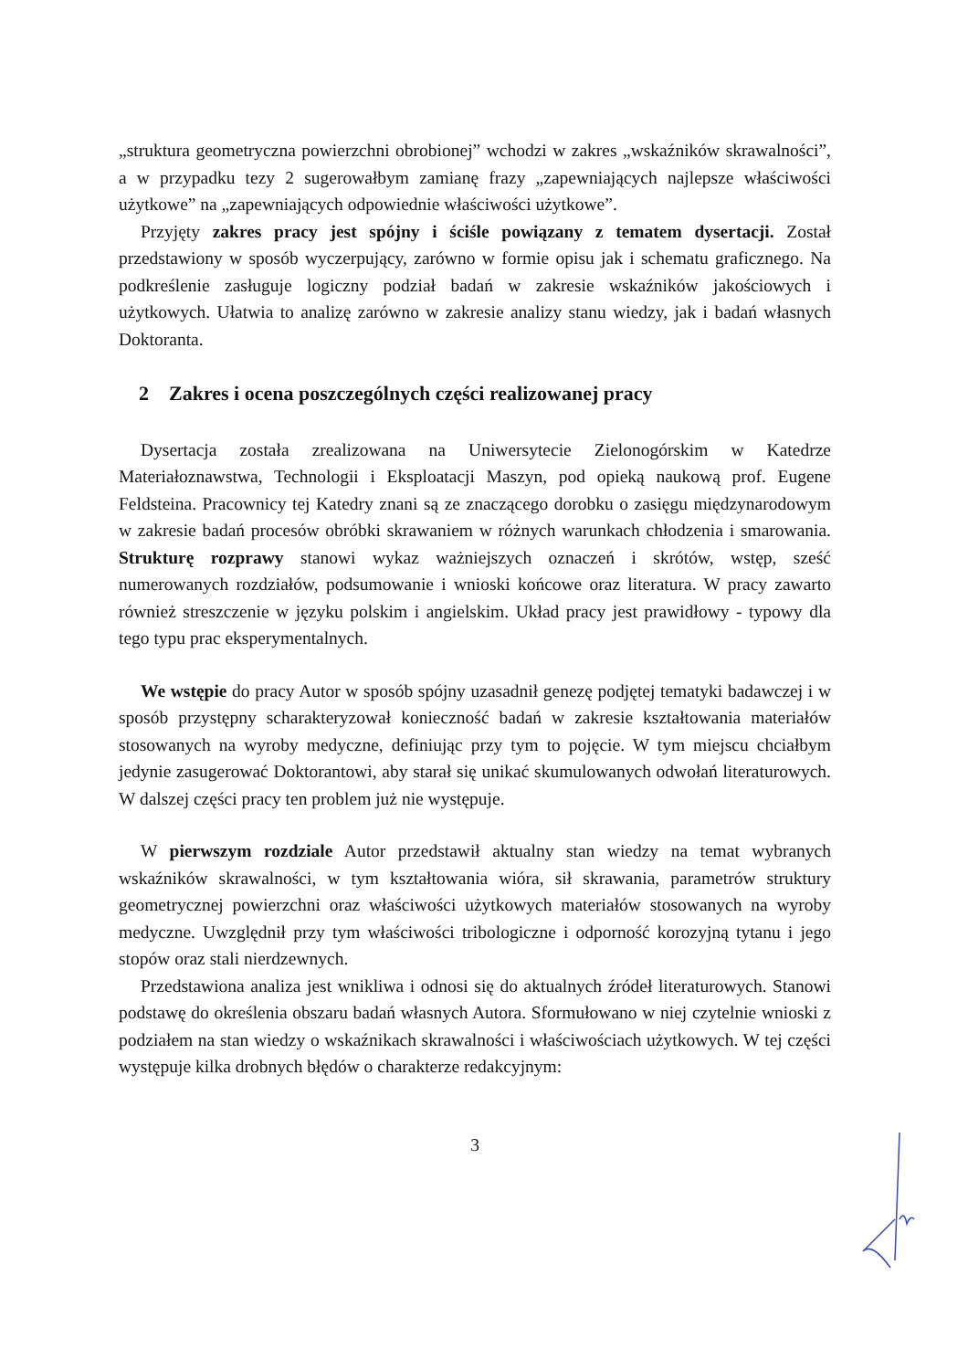„struktura geometryczna powierzchni obrobionej” wchodzi w zakres „wskaźników skrawalności”, a w przypadku tezy 2 sugerowałbym zamianę frazy „zapewniających najlepsze właściwości użytkowe” na „zapewniających odpowiednie właściwości użytkowe”.
Przyjęty zakres pracy jest spójny i ściśle powiązany z tematem dysertacji. Został przedstawiony w sposób wyczerpujący, zarówno w formie opisu jak i schematu graficznego. Na podkreślenie zasługuje logiczny podział badań w zakresie wskaźników jakościowych i użytkowych. Ułatwia to analizę zarówno w zakresie analizy stanu wiedzy, jak i badań własnych Doktoranta.
2 Zakres i ocena poszczególnych części realizowanej pracy
Dysertacja została zrealizowana na Uniwersytecie Zielonogórskim w Katedrze Materiałoznawstwa, Technologii i Eksploatacji Maszyn, pod opieką naukową prof. Eugene Feldsteina. Pracownicy tej Katedry znani są ze znaczącego dorobku o zasięgu międzynarodowym w zakresie badań procesów obróbki skrawaniem w różnych warunkach chłodzenia i smarowania. Strukturę rozprawy stanowi wykaz ważniejszych oznaczeń i skrótów, wstęp, sześć numerowanych rozdziałów, podsumowanie i wnioski końcowe oraz literatura. W pracy zawarto również streszczenie w języku polskim i angielskim. Układ pracy jest prawidłowy - typowy dla tego typu prac eksperymentalnych.
We wstępie do pracy Autor w sposób spójny uzasadnił genezę podjętej tematyki badawczej i w sposób przystępny scharakteryzował konieczność badań w zakresie kształtowania materiałów stosowanych na wyroby medyczne, definiując przy tym to pojęcie. W tym miejscu chciałbym jedynie zasugerować Doktorantowi, aby starał się unikać skumulowanych odwołań literaturowych. W dalszej części pracy ten problem już nie występuje.
W pierwszym rozdziale Autor przedstawił aktualny stan wiedzy na temat wybranych wskaźników skrawalności, w tym kształtowania wióra, sił skrawania, parametrów struktury geometrycznej powierzchni oraz właściwości użytkowych materiałów stosowanych na wyroby medyczne. Uwzględnił przy tym właściwości tribologiczne i odporność korozyjną tytanu i jego stopów oraz stali nierdzewnych.
Przedstawiona analiza jest wnikliwa i odnosi się do aktualnych źródeł literaturowych. Stanowi podstawę do określenia obszaru badań własnych Autora. Sformułowano w niej czytelnie wnioski z podziałem na stan wiedzy o wskaźnikach skrawalności i właściwościach użytkowych. W tej części występuje kilka drobnych błędów o charakterze redakcyjnym:
3